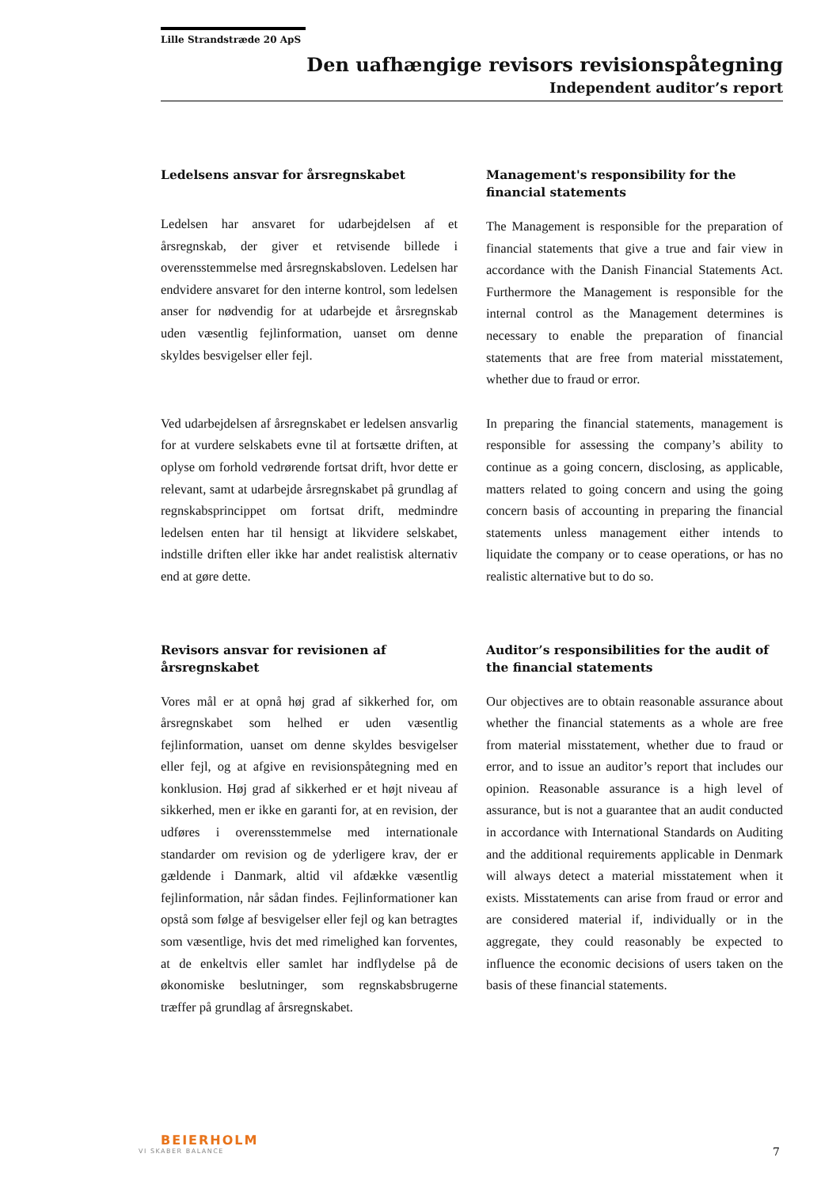Lille Strandstræde 20 ApS
Den uafhængige revisors revisionspåtegning
Independent auditor’s report
Ledelsens ansvar for årsregnskabet
Ledelsen har ansvaret for udarbejdelsen af et årsregnskab, der giver et retvisende billede i overensstemmelse med årsregnskabsloven. Ledelsen har endvidere ansvaret for den interne kontrol, som ledelsen anser for nødvendig for at udarbejde et årsregnskab uden væsentlig fejlinformation, uanset om denne skyldes besvigelser eller fejl.
Management's responsibility for the financial statements
The Management is responsible for the preparation of financial statements that give a true and fair view in accordance with the Danish Financial Statements Act. Furthermore the Management is responsible for the internal control as the Management determines is necessary to enable the preparation of financial statements that are free from material misstatement, whether due to fraud or error.
Ved udarbejdelsen af årsregnskabet er ledelsen ansvarlig for at vurdere selskabets evne til at fortsætte driften, at oplyse om forhold vedrørende fortsat drift, hvor dette er relevant, samt at udarbejde årsregnskabet på grundlag af regnskabsprincippet om fortsat drift, medmindre ledelsen enten har til hensigt at likvidere selskabet, indstille driften eller ikke har andet realistisk alternativ end at gøre dette.
In preparing the financial statements, management is responsible for assessing the company’s ability to continue as a going concern, disclosing, as applicable, matters related to going concern and using the going concern basis of accounting in preparing the financial statements unless management either intends to liquidate the company or to cease operations, or has no realistic alternative but to do so.
Revisors ansvar for revisionen af årsregnskabet
Vores mål er at opnå høj grad af sikkerhed for, om årsregnskabet som helhed er uden væsentlig fejlinformation, uanset om denne skyldes besvigelser eller fejl, og at afgive en revisionspåtegning med en konklusion. Høj grad af sikkerhed er et højt niveau af sikkerhed, men er ikke en garanti for, at en revision, der udføres i overensstemmelse med internationale standarder om revision og de yderligere krav, der er gældende i Danmark, altid vil afdække væsentlig fejlinformation, når sådan findes. Fejlinformationer kan opstå som følge af besvigelser eller fejl og kan betragtes som væsentlige, hvis det med rimelighed kan forventes, at de enkeltvis eller samlet har indflydelse på de økonomiske beslutninger, som regnskabsbrugerne træffer på grundlag af årsregnskabet.
Auditor’s responsibilities for the audit of the financial statements
Our objectives are to obtain reasonable assurance about whether the financial statements as a whole are free from material misstatement, whether due to fraud or error, and to issue an auditor’s report that includes our opinion. Reasonable assurance is a high level of assurance, but is not a guarantee that an audit conducted in accordance with International Standards on Auditing and the additional requirements applicable in Denmark will always detect a material misstatement when it exists. Misstatements can arise from fraud or error and are considered material if, individually or in the aggregate, they could reasonably be expected to influence the economic decisions of users taken on the basis of these financial statements.
BEIERHOLM
VI SKABER BALANCE
7